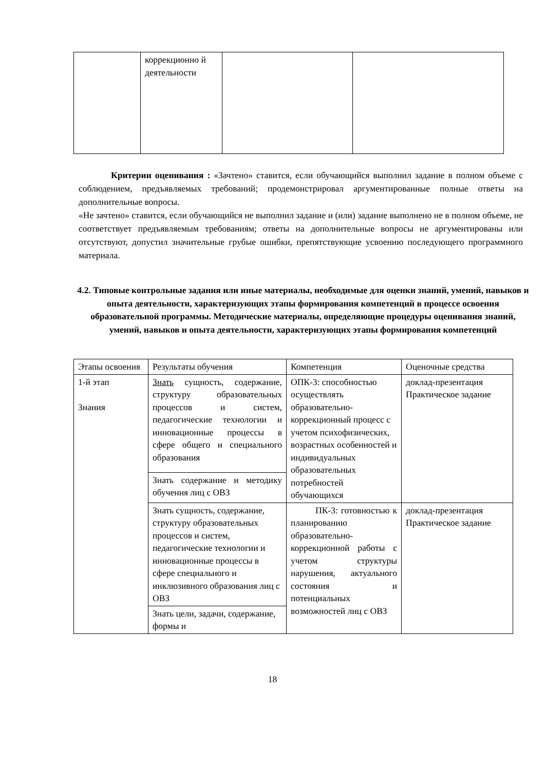| | коррекционно й деятельности | | |
Критерии оценивания : «Зачтено» ставится, если обучающийся выполнил задание в полном объеме с соблюдением, предъявляемых требований; продемонстрировал аргументированные полные ответы на дополнительные вопросы.
«Не зачтено» ставится, если обучающийся не выполнил задание и (или) задание выполнено не в полном объеме, не соответствует предъявляемым требованиям; ответы на дополнительные вопросы не аргументированы или отсутствуют, допустил значительные грубые ошибки, препятствующие усвоению последующего программного материала.
4.2. Типовые контрольные задания или иные материалы, необходимые для оценки знаний, умений, навыков и опыта деятельности, характеризующих этапы формирования компетенций в процессе освоения образовательной программы. Методические материалы, определяющие процедуры оценивания знаний, умений, навыков и опыта деятельности, характеризующих этапы формирования компетенций
| Этапы освоения | Результаты обучения | Компетенция | Оценочные средства |
| --- | --- | --- | --- |
| 1-й этап Знания | Знать сущность, содержание, структуру образовательных процессов и систем, педагогические технологии и инновационные процессы в сфере общего и специального образования | ОПК-3: способностью осуществлять образовательно-коррекционный процесс с учетом психофизических, возрастных особенностей и индивидуальных образовательных потребностей обучающихся | доклад-презентация Практическое задание |
| | Знать содержание и методику обучения лиц с ОВЗ | | |
| | Знать сущность, содержание, структуру образовательных процессов и систем, педагогические технологии и инновационные процессы в сфере специального и инклюзивного образования лиц с ОВЗ | ПК-3: готовностью к планированию образовательно-коррекционной работы с учетом структуры нарушения, актуального состояния и потенциальных возможностей лиц с ОВЗ | доклад-презентация Практическое задание |
| | Знать цели, задачи, содержание, формы и | | |
18